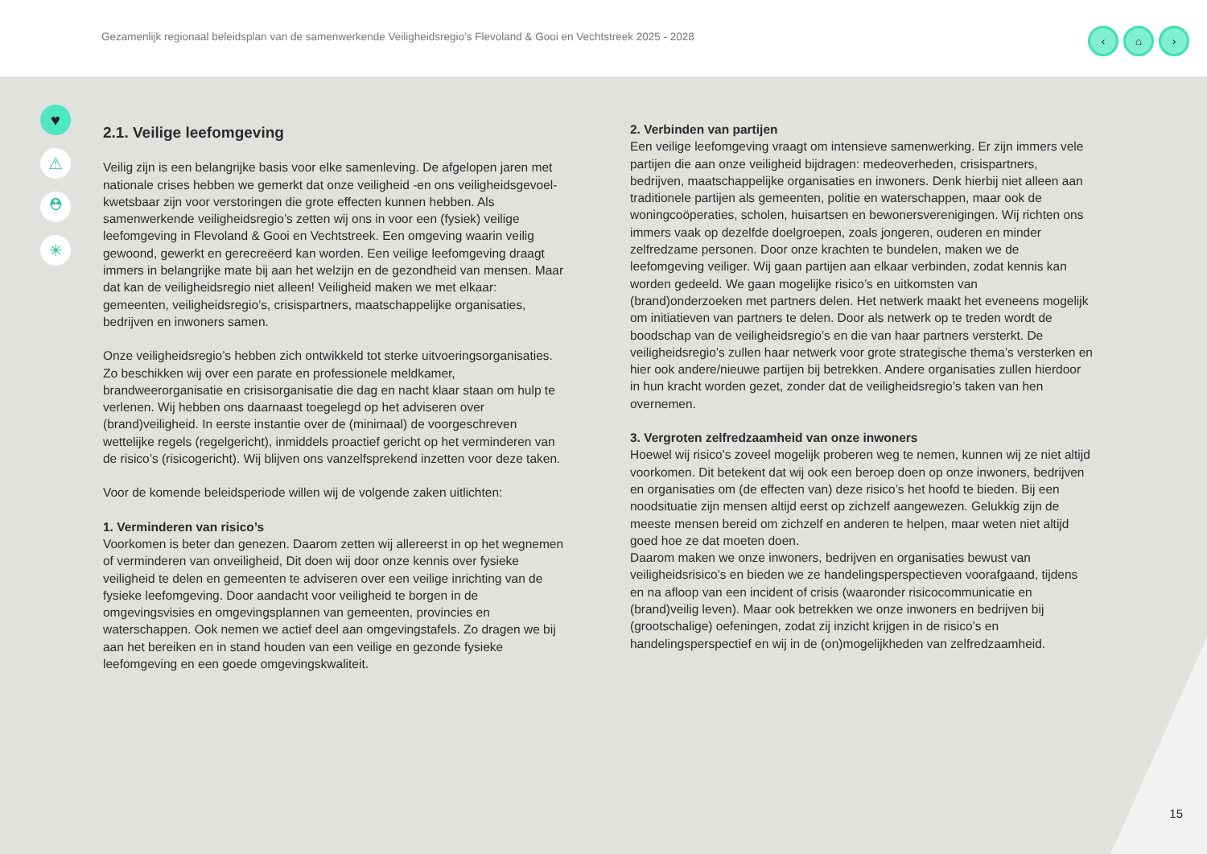Gezamenlijk regionaal beleidsplan van de samenwerkende Veiligheidsregio’s Flevoland & Gooi en Vechtstreek 2025 - 2028
‹ ⌂ ›
♥
⚠
⛑
✳
2.1. Veilige leefomgeving
Veilig zijn is een belangrijke basis voor elke samenleving. De afgelopen jaren met nationale crises hebben we gemerkt dat onze veiligheid -en ons veiligheidsgevoel- kwetsbaar zijn voor verstoringen die grote effecten kunnen hebben. Als samenwerkende veiligheidsregio’s zetten wij ons in voor een (fysiek) veilige leefomgeving in Flevoland & Gooi en Vechtstreek. Een omgeving waarin veilig gewoond, gewerkt en gerecreëerd kan worden. Een veilige leefomgeving draagt immers in belangrijke mate bij aan het welzijn en de gezondheid van mensen. Maar dat kan de veiligheidsregio niet alleen! Veiligheid maken we met elkaar: gemeenten, veiligheidsregio’s, crisispartners, maatschappelijke organisaties, bedrijven en inwoners samen.
Onze veiligheidsregio’s hebben zich ontwikkeld tot sterke uitvoeringsorganisaties. Zo beschikken wij over een parate en professionele meldkamer, brandweerorganisatie en crisisorganisatie die dag en nacht klaar staan om hulp te verlenen. Wij hebben ons daarnaast toegelegd op het adviseren over (brand)veiligheid. In eerste instantie over de (minimaal) de voorgeschreven wettelijke regels (regelgericht), inmiddels proactief gericht op het verminderen van de risico’s (risicogericht). Wij blijven ons vanzelfsprekend inzetten voor deze taken.
Voor de komende beleidsperiode willen wij de volgende zaken uitlichten:
1. Verminderen van risico’s
Voorkomen is beter dan genezen. Daarom zetten wij allereerst in op het wegnemen of verminderen van onveiligheid, Dit doen wij door onze kennis over fysieke veiligheid te delen en gemeenten te adviseren over een veilige inrichting van de fysieke leefomgeving. Door aandacht voor veiligheid te borgen in de omgevingsvisies en omgevingsplannen van gemeenten, provincies en waterschappen. Ook nemen we actief deel aan omgevingstafels. Zo dragen we bij aan het bereiken en in stand houden van een veilige en gezonde fysieke leefomgeving en een goede omgevingskwaliteit.
2. Verbinden van partijen
Een veilige leefomgeving vraagt om intensieve samenwerking. Er zijn immers vele partijen die aan onze veiligheid bijdragen: medeoverheden, crisispartners, bedrijven, maatschappelijke organisaties en inwoners. Denk hierbij niet alleen aan traditionele partijen als gemeenten, politie en waterschappen, maar ook de woningcoöperaties, scholen, huisartsen en bewonersverenigingen. Wij richten ons immers vaak op dezelfde doelgroepen, zoals jongeren, ouderen en minder zelfredzame personen. Door onze krachten te bundelen, maken we de leefomgeving veiliger. Wij gaan partijen aan elkaar verbinden, zodat kennis kan worden gedeeld. We gaan mogelijke risico’s en uitkomsten van (brand)onderzoeken met partners delen. Het netwerk maakt het eveneens mogelijk om initiatieven van partners te delen. Door als netwerk op te treden wordt de boodschap van de veiligheidsregio’s en die van haar partners versterkt. De veiligheidsregio’s zullen haar netwerk voor grote strategische thema’s versterken en hier ook andere/nieuwe partijen bij betrekken. Andere organisaties zullen hierdoor in hun kracht worden gezet, zonder dat de veiligheidsregio’s taken van hen overnemen.
3. Vergroten zelfredzaamheid van onze inwoners
Hoewel wij risico’s zoveel mogelijk proberen weg te nemen, kunnen wij ze niet altijd voorkomen. Dit betekent dat wij ook een beroep doen op onze inwoners, bedrijven en organisaties om (de effecten van) deze risico’s het hoofd te bieden. Bij een noodsituatie zijn mensen altijd eerst op zichzelf aangewezen. Gelukkig zijn de meeste mensen bereid om zichzelf en anderen te helpen, maar weten niet altijd goed hoe ze dat moeten doen.
Daarom maken we onze inwoners, bedrijven en organisaties bewust van veiligheidsrisico’s en bieden we ze handelingsperspectieven voorafgaand, tijdens en na afloop van een incident of crisis (waaronder risicocommunicatie en (brand)veilig leven). Maar ook betrekken we onze inwoners en bedrijven bij (grootschalige) oefeningen, zodat zij inzicht krijgen in de risico’s en handelingsperspectief en wij in de (on)mogelijkheden van zelfredzaamheid.
15